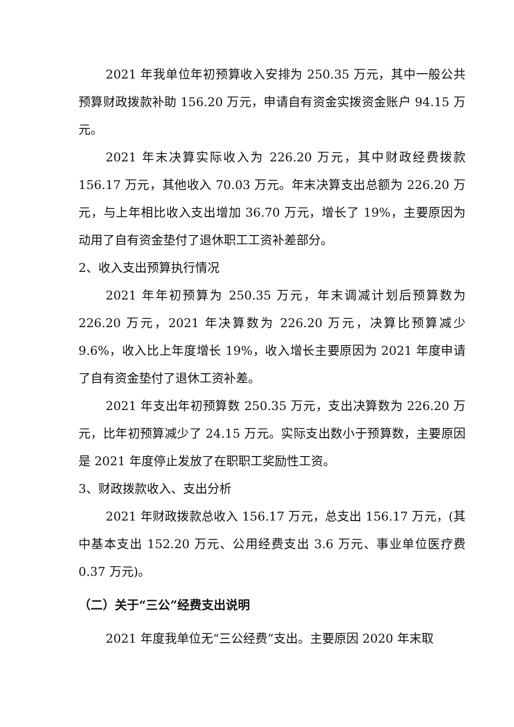2021 年我单位年初预算收入安排为 250.35 万元，其中一般公共预算财政拨款补助 156.20 万元，申请自有资金实拨资金账户 94.15 万元。
2021 年末决算实际收入为 226.20 万元，其中财政经费拨款 156.17 万元，其他收入 70.03 万元。年末决算支出总额为 226.20 万元，与上年相比收入支出增加 36.70 万元，增长了 19%，主要原因为动用了自有资金垫付了退休职工工资补差部分。
2、收入支出预算执行情况
2021 年年初预算为 250.35 万元，年末调减计划后预算数为 226.20 万元，2021 年决算数为 226.20 万元，决算比预算减少 9.6%，收入比上年度增长 19%，收入增长主要原因为 2021 年度申请了自有资金垫付了退休工资补差。
2021 年支出年初预算数 250.35 万元，支出决算数为 226.20 万元，比年初预算减少了 24.15 万元。实际支出数小于预算数，主要原因是 2021 年度停止发放了在职职工奖励性工资。
3、财政拨款收入、支出分析
2021 年财政拨款总收入 156.17 万元，总支出 156.17 万元，(其中基本支出 152.20 万元、公用经费支出 3.6 万元、事业单位医疗费 0.37 万元)。
（二）关于“三公”经费支出说明
2021 年度我单位无“三公经费”支出。主要原因 2020 年末取